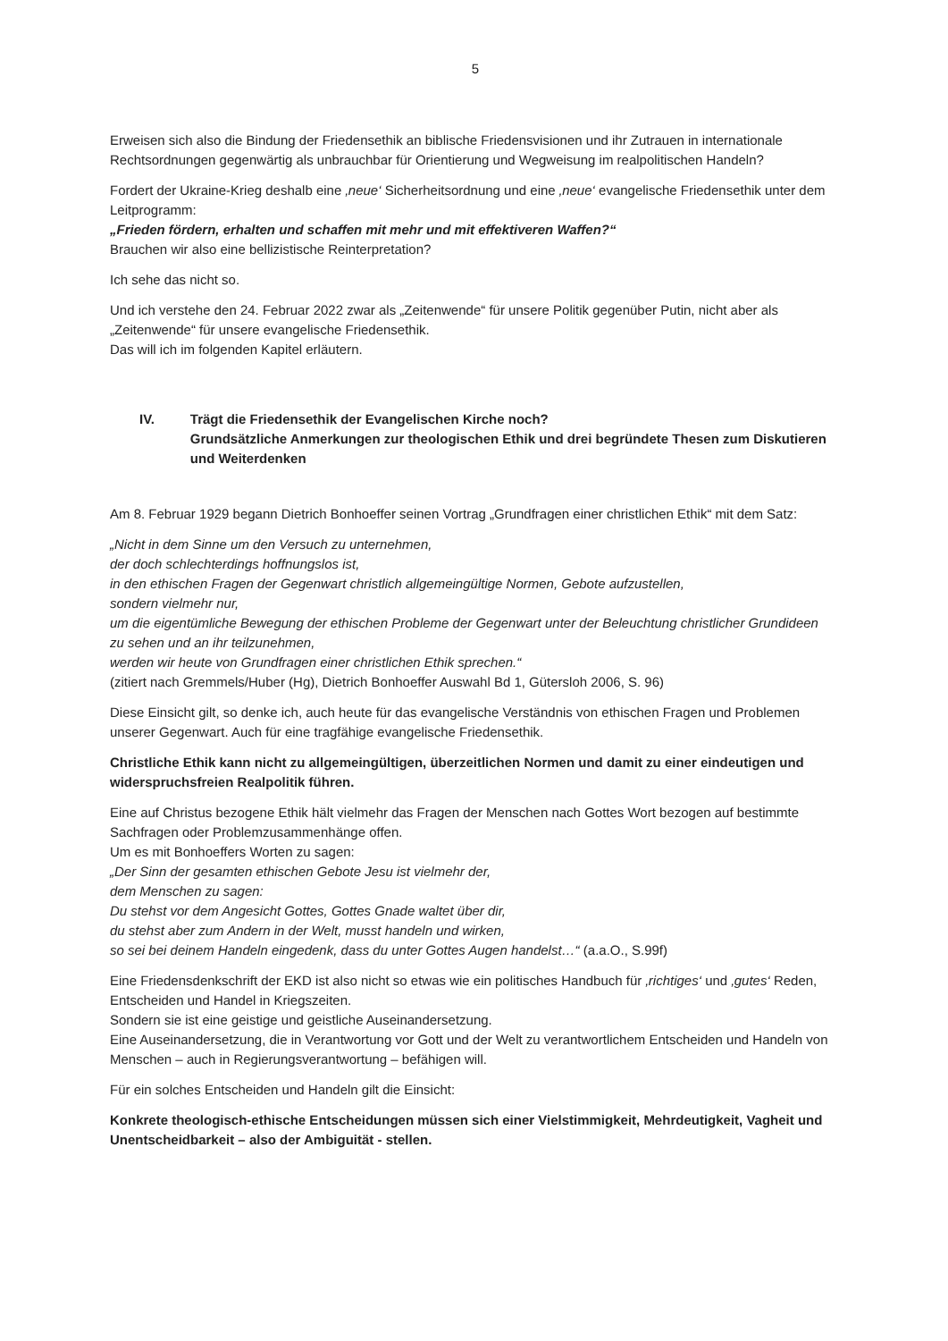5
Erweisen sich also die Bindung der Friedensethik an biblische Friedensvisionen und ihr Zutrauen in internationale Rechtsordnungen gegenwärtig als unbrauchbar für Orientierung und Wegweisung im realpolitischen Handeln?
Fordert der Ukraine-Krieg deshalb eine ‚neue‘ Sicherheitsordnung und eine ‚neue‘ evangelische Friedensethik unter dem Leitprogramm:
„Frieden fördern, erhalten und schaffen mit mehr und mit effektiveren Waffen?“
Brauchen wir also eine bellizistische Reinterpretation?
Ich sehe das nicht so.
Und ich verstehe den 24. Februar 2022 zwar als „Zeitenwende“ für unsere Politik gegenüber Putin, nicht aber als „Zeitenwende“ für unsere evangelische Friedensethik.
Das will ich im folgenden Kapitel erläutern.
IV. Trägt die Friedensethik der Evangelischen Kirche noch?
Grundsätzliche Anmerkungen zur theologischen Ethik und drei begründete Thesen zum Diskutieren und Weiterdenken
Am 8. Februar 1929 begann Dietrich Bonhoeffer seinen Vortrag „Grundfragen einer christlichen Ethik“ mit dem Satz:
„Nicht in dem Sinne um den Versuch zu unternehmen,
der doch schlechterdings hoffnungslos ist,
in den ethischen Fragen der Gegenwart christlich allgemeingültige Normen, Gebote aufzustellen,
sondern vielmehr nur,
um die eigentümliche Bewegung der ethischen Probleme der Gegenwart unter der Beleuchtung christlicher Grundideen
zu sehen und an ihr teilzunehmen,
werden wir heute von Grundfragen einer christlichen Ethik sprechen.“
(zitiert nach Gremmels/Huber (Hg), Dietrich Bonhoeffer Auswahl Bd 1, Gütersloh 2006, S. 96)
Diese Einsicht gilt, so denke ich, auch heute für das evangelische Verständnis von ethischen Fragen und Problemen unserer Gegenwart. Auch für eine tragfähige evangelische Friedensethik.
Christliche Ethik kann nicht zu allgemeingültigen, überzeitlichen Normen und damit zu einer eindeutigen und widerspruchsfreien Realpolitik führen.
Eine auf Christus bezogene Ethik hält vielmehr das Fragen der Menschen nach Gottes Wort bezogen auf bestimmte Sachfragen oder Problemzusammenhänge offen.
Um es mit Bonhoeffers Worten zu sagen:
„Der Sinn der gesamten ethischen Gebote Jesu ist vielmehr der,
dem Menschen zu sagen:
Du stehst vor dem Angesicht Gottes, Gottes Gnade waltet über dir,
du stehst aber zum Andern in der Welt, musst handeln und wirken,
so sei bei deinem Handeln eingedenk, dass du unter Gottes Augen handelst…“ (a.a.O., S.99f)
Eine Friedensdenkschrift der EKD ist also nicht so etwas wie ein politisches Handbuch für ‚richtiges‘ und ‚gutes‘ Reden, Entscheiden und Handel in Kriegszeiten.
Sondern sie ist eine geistige und geistliche Auseinandersetzung.
Eine Auseinandersetzung, die in Verantwortung vor Gott und der Welt zu verantwortlichem Entscheiden und Handeln von Menschen – auch in Regierungsverantwortung – befähigen will.
Für ein solches Entscheiden und Handeln gilt die Einsicht:
Konkrete theologisch-ethische Entscheidungen müssen sich einer Vielstimmigkeit, Mehrdeutigkeit, Vagheit und Unentscheidbarkeit – also der Ambiguität - stellen.